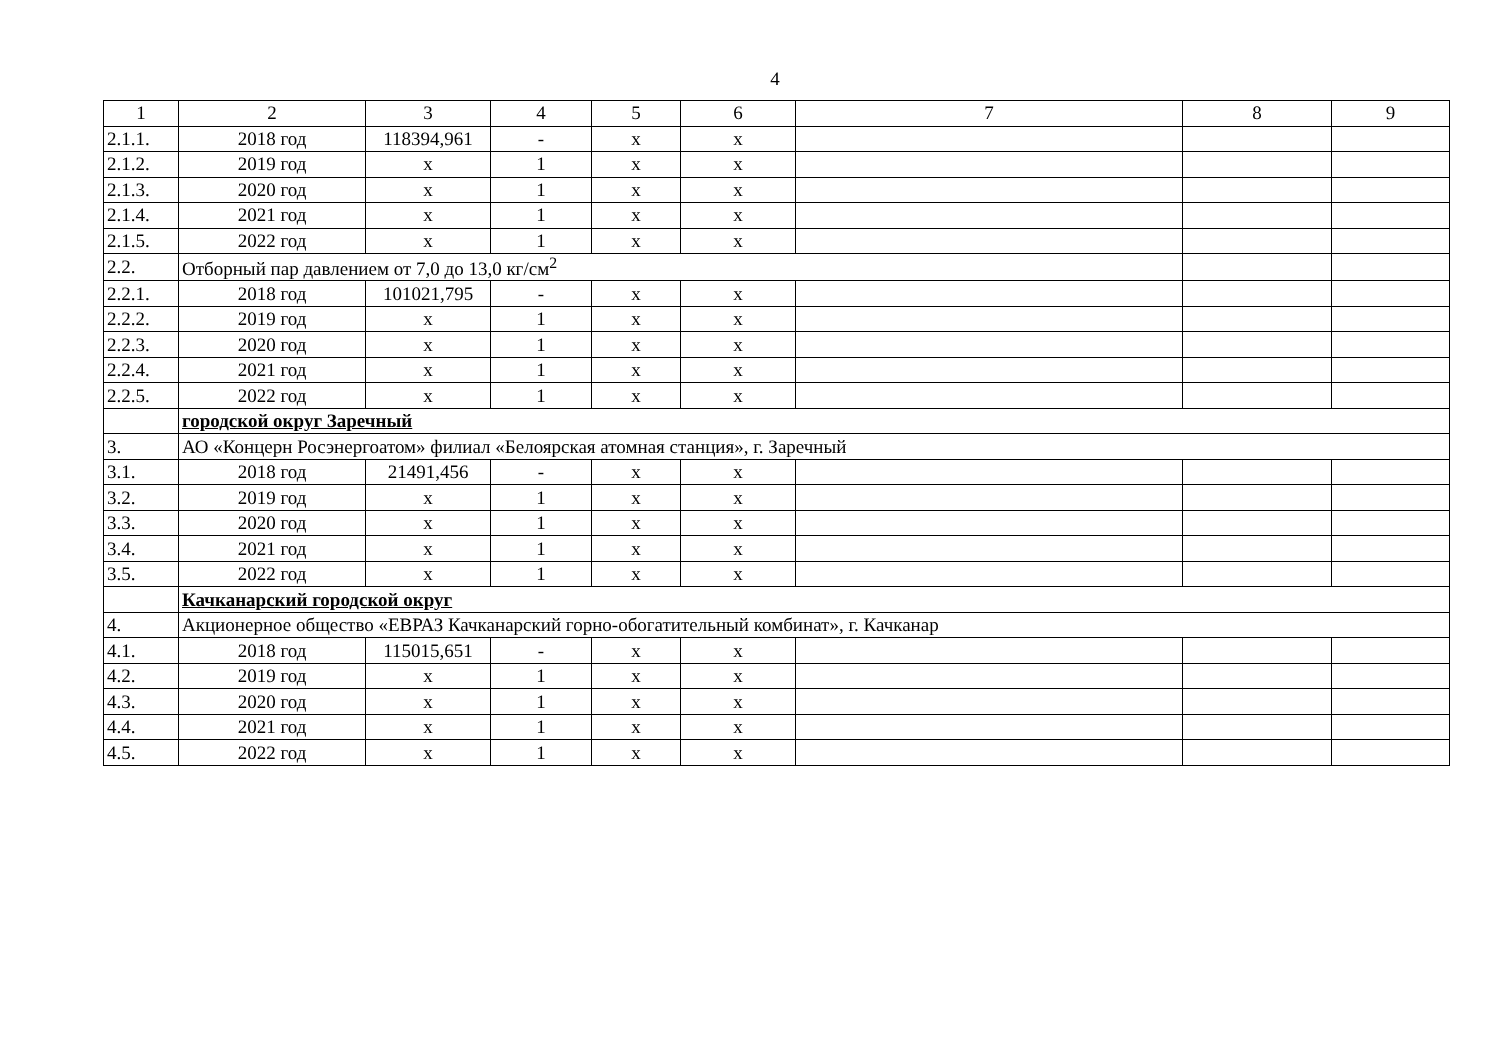4
| 1 | 2 | 3 | 4 | 5 | 6 | 7 | 8 | 9 |
| --- | --- | --- | --- | --- | --- | --- | --- | --- |
| 2.1.1. | 2018 год | 118394,961 | - | x | x | | | |
| 2.1.2. | 2019 год | x | 1 | x | x | | | |
| 2.1.3. | 2020 год | x | 1 | x | x | | | |
| 2.1.4. | 2021 год | x | 1 | x | x | | | |
| 2.1.5. | 2022 год | x | 1 | x | x | | | |
| 2.2. | Отборный пар давлением от 7,0 до 13,0 кг/см<sup>2</sup> | | | | | | | |
| 2.2.1. | 2018 год | 101021,795 | - | x | x | | | |
| 2.2.2. | 2019 год | x | 1 | x | x | | | |
| 2.2.3. | 2020 год | x | 1 | x | x | | | |
| 2.2.4. | 2021 год | x | 1 | x | x | | | |
| 2.2.5. | 2022 год | x | 1 | x | x | | | |
| | городской округ Заречный | | | | | | | |
| 3. | АО «Концерн Росэнергоатом» филиал «Белоярская атомная станция», г. Заречный | | | | | | | |
| 3.1. | 2018 год | 21491,456 | - | x | x | | | |
| 3.2. | 2019 год | x | 1 | x | x | | | |
| 3.3. | 2020 год | x | 1 | x | x | | | |
| 3.4. | 2021 год | x | 1 | x | x | | | |
| 3.5. | 2022 год | x | 1 | x | x | | | |
| | Качканарский городской округ | | | | | | | |
| 4. | Акционерное общество «ЕВРАЗ Качканарский горно-обогатительный комбинат», г. Качканар | | | | | | | |
| 4.1. | 2018 год | 115015,651 | - | x | x | | | |
| 4.2. | 2019 год | x | 1 | x | x | | | |
| 4.3. | 2020 год | x | 1 | x | x | | | |
| 4.4. | 2021 год | x | 1 | x | x | | | |
| 4.5. | 2022 год | x | 1 | x | x | | | |